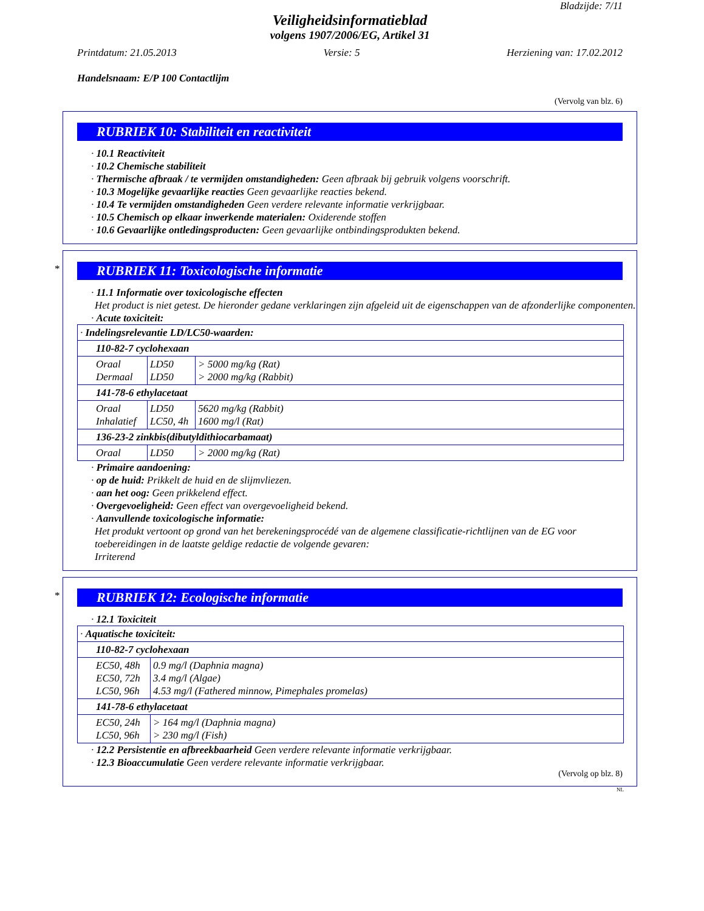Bladzijde: 7/11
Veiligheidsinformatieblad
volgens 1907/2006/EG, Artikel 31
Printdatum: 21.05.2013 Versie: 5 Herziening van: 17.02.2012
Handelsnaam: E/P 100 Contactlijm
(Vervolg van blz. 6)
RUBRIEK 10: Stabiliteit en reactiviteit
· 10.1 Reactiviteit
· 10.2 Chemische stabiliteit
· Thermische afbraak / te vermijden omstandigheden: Geen afbraak bij gebruik volgens voorschrift.
· 10.3 Mogelijke gevaarlijke reacties Geen gevaarlijke reacties bekend.
· 10.4 Te vermijden omstandigheden Geen verdere relevante informatie verkrijgbaar.
· 10.5 Chemisch op elkaar inwerkende materialen: Oxiderende stoffen
· 10.6 Gevaarlijke ontledingsproducten: Geen gevaarlijke ontbindingsprodukten bekend.
*
RUBRIEK 11: Toxicologische informatie
· 11.1 Informatie over toxicologische effecten
Het product is niet getest. De hieronder gedane verklaringen zijn afgeleid uit de eigenschappen van de afzonderlijke componenten.
· Acute toxiciteit:
| · Indelingsrelevantie LD/LC50-waarden: | | |
| 110-82-7 cyclohexaan | | |
| Oraal Dermaal | LD50 LD50 | > 5000 mg/kg (Rat) > 2000 mg/kg (Rabbit) |
| 141-78-6 ethylacetaat | | |
| Oraal Inhalatief | LD50 LC50, 4h | 5620 mg/kg (Rabbit) 1600 mg/l (Rat) |
| 136-23-2 zinkbis(dibutyldithiocarbamaat) | | |
| Oraal | LD50 | > 2000 mg/kg (Rat) |
· Primaire aandoening:
· op de huid: Prikkelt de huid en de slijmvliezen.
· aan het oog: Geen prikkelend effect.
· Overgevoeligheid: Geen effect van overgevoeligheid bekend.
· Aanvullende toxicologische informatie:
Het produkt vertoont op grond van het berekeningsprocédé van de algemene classificatie-richtlijnen van de EG voor toebereidingen in de laatste geldige redactie de volgende gevaren:
Irriterend
*
RUBRIEK 12: Ecologische informatie
· 12.1 Toxiciteit
| · Aquatische toxiciteit: | |
| 110-82-7 cyclohexaan | |
| EC50, 48h EC50, 72h LC50, 96h | 0.9 mg/l (Daphnia magna) 3.4 mg/l (Algae) 4.53 mg/l (Fathered minnow, Pimephales promelas) |
| 141-78-6 ethylacetaat | |
| EC50, 24h LC50, 96h | > 164 mg/l (Daphnia magna) > 230 mg/l (Fish) |
· 12.2 Persistentie en afbreekbaarheid Geen verdere relevante informatie verkrijgbaar.
· 12.3 Bioaccumulatie Geen verdere relevante informatie verkrijgbaar.
(Vervolg op blz. 8)
NL